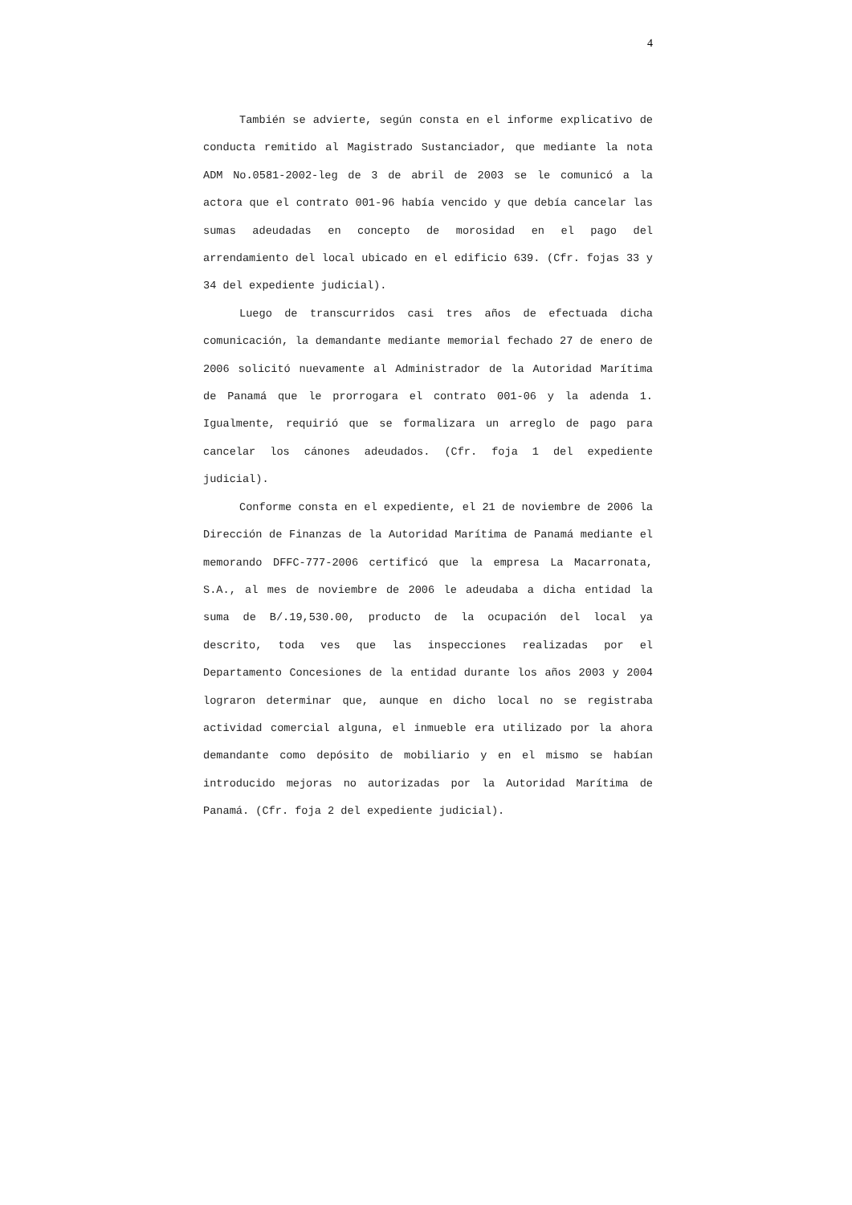4
También se advierte, según consta en el informe explicativo de conducta remitido al Magistrado Sustanciador, que mediante la nota ADM No.0581-2002-leg de 3 de abril de 2003 se le comunicó a la actora que el contrato 001-96 había vencido y que debía cancelar las sumas adeudadas en concepto de morosidad en el pago del arrendamiento del local ubicado en el edificio 639. (Cfr. fojas 33 y 34 del expediente judicial).
Luego de transcurridos casi tres años de efectuada dicha comunicación, la demandante mediante memorial fechado 27 de enero de 2006 solicitó nuevamente al Administrador de la Autoridad Marítima de Panamá que le prorrogara el contrato 001-06 y la adenda 1. Igualmente, requirió que se formalizara un arreglo de pago para cancelar los cánones adeudados. (Cfr. foja 1 del expediente judicial).
Conforme consta en el expediente, el 21 de noviembre de 2006 la Dirección de Finanzas de la Autoridad Marítima de Panamá mediante el memorando DFFC-777-2006 certificó que la empresa La Macarronata, S.A., al mes de noviembre de 2006 le adeudaba a dicha entidad la suma de B/.19,530.00, producto de la ocupación del local ya descrito, toda ves que las inspecciones realizadas por el Departamento Concesiones de la entidad durante los años 2003 y 2004 lograron determinar que, aunque en dicho local no se registraba actividad comercial alguna, el inmueble era utilizado por la ahora demandante como depósito de mobiliario y en el mismo se habían introducido mejoras no autorizadas por la Autoridad Marítima de Panamá. (Cfr. foja 2 del expediente judicial).